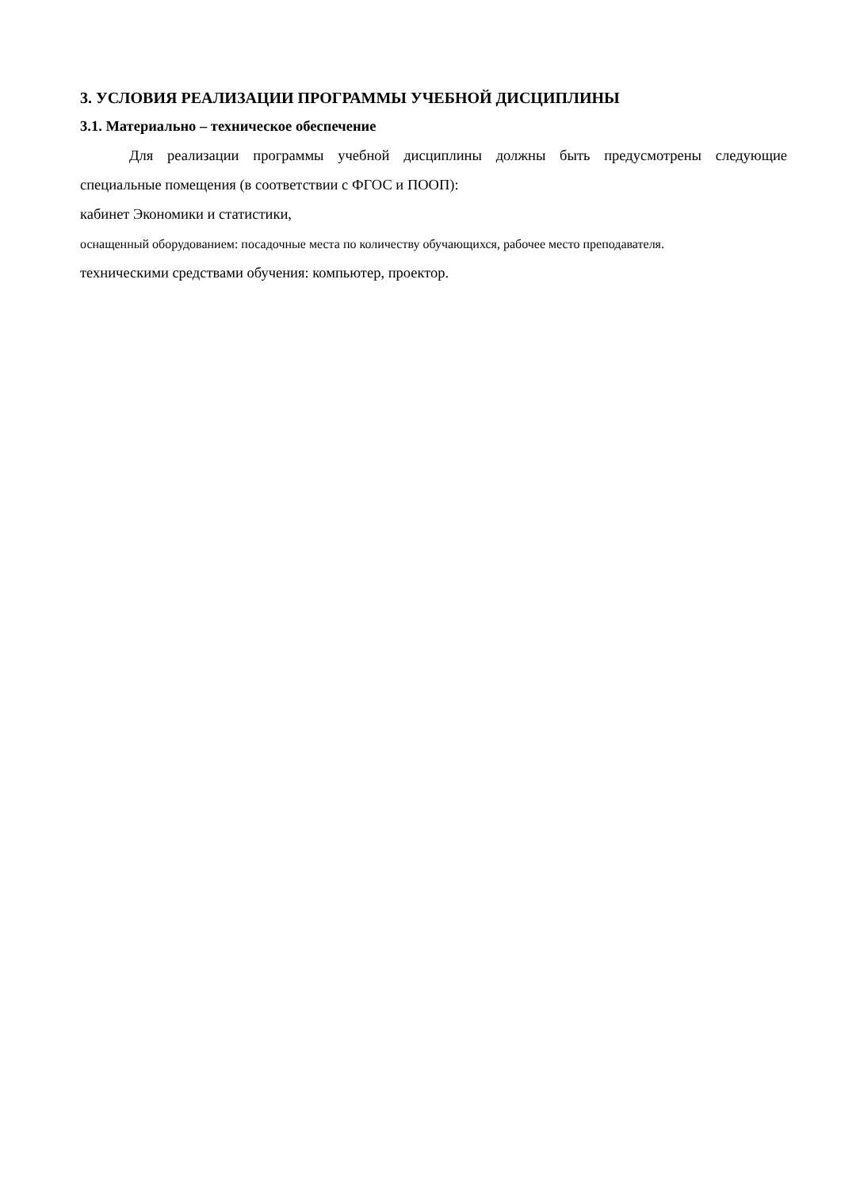3. УСЛОВИЯ РЕАЛИЗАЦИИ ПРОГРАММЫ УЧЕБНОЙ ДИСЦИПЛИНЫ
3.1. Материально – техническое обеспечение
Для реализации программы учебной дисциплины должны быть предусмотрены следующие специальные помещения (в соответствии с ФГОС и ПООП):
кабинет Экономики и статистики,
оснащенный оборудованием: посадочные места по количеству обучающихся, рабочее место преподавателя.
техническими средствами обучения: компьютер, проектор.